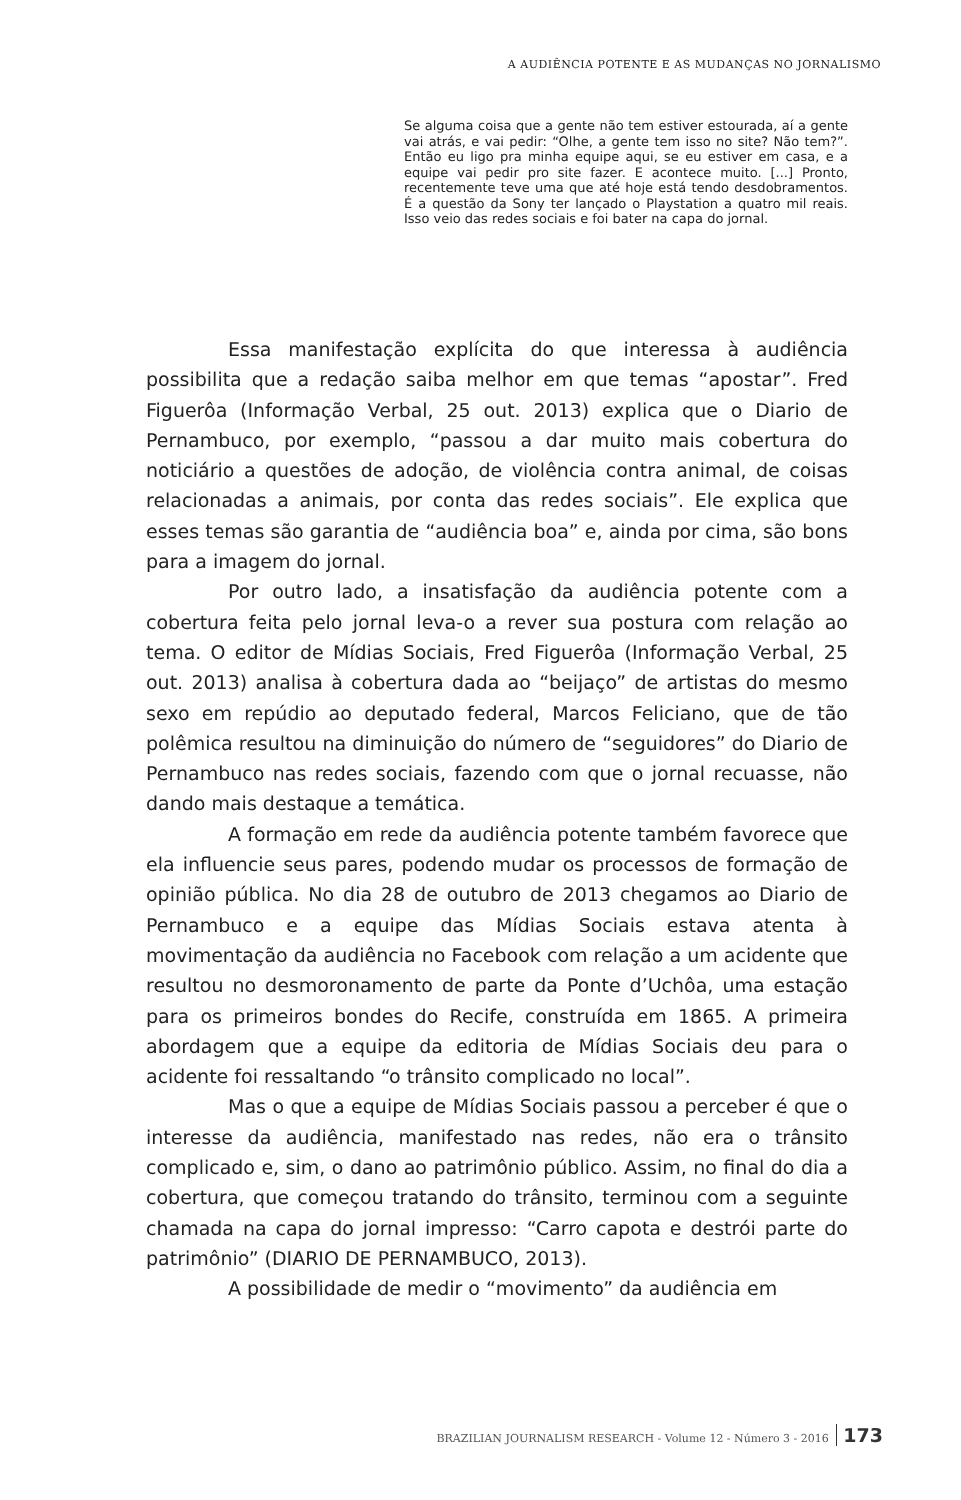A AUDIÊNCIA POTENTE E AS MUDANÇAS NO JORNALISMO
Se alguma coisa que a gente não tem estiver estourada, aí a gente vai atrás, e vai pedir: “Olhe, a gente tem isso no site? Não tem?”. Então eu ligo pra minha equipe aqui, se eu estiver em casa, e a equipe vai pedir pro site fazer. E acontece muito. [...] Pronto, recentemente teve uma que até hoje está tendo desdobramentos. É a questão da Sony ter lançado o Playstation a quatro mil reais. Isso veio das redes sociais e foi bater na capa do jornal.
Essa manifestação explícita do que interessa à audiência possibilita que a redação saiba melhor em que temas “apostar”. Fred Figuerôa (Informação Verbal, 25 out. 2013) explica que o Diario de Pernambuco, por exemplo, “passou a dar muito mais cobertura do noticiário a questões de adoção, de violência contra animal, de coisas relacionadas a animais, por conta das redes sociais”. Ele explica que esses temas são garantia de “audiência boa” e, ainda por cima, são bons para a imagem do jornal.
Por outro lado, a insatisfação da audiência potente com a cobertura feita pelo jornal leva-o a rever sua postura com relação ao tema. O editor de Mídias Sociais, Fred Figuerôa (Informação Verbal, 25 out. 2013) analisa à cobertura dada ao “beijaço” de artistas do mesmo sexo em repúdio ao deputado federal, Marcos Feliciano, que de tão polêmica resultou na diminuição do número de “seguidores” do Diario de Pernambuco nas redes sociais, fazendo com que o jornal recuasse, não dando mais destaque a temática.
A formação em rede da audiência potente também favorece que ela influencie seus pares, podendo mudar os processos de formação de opinião pública. No dia 28 de outubro de 2013 chegamos ao Diario de Pernambuco e a equipe das Mídias Sociais estava atenta à movimentação da audiência no Facebook com relação a um acidente que resultou no desmoronamento de parte da Ponte d’Uchôa, uma estação para os primeiros bondes do Recife, construída em 1865. A primeira abordagem que a equipe da editoria de Mídias Sociais deu para o acidente foi ressaltando “o trânsito complicado no local”.
Mas o que a equipe de Mídias Sociais passou a perceber é que o interesse da audiência, manifestado nas redes, não era o trânsito complicado e, sim, o dano ao patrimônio público. Assim, no final do dia a cobertura, que começou tratando do trânsito, terminou com a seguinte chamada na capa do jornal impresso: “Carro capota e destrói parte do patrimônio” (DIARIO DE PERNAMBUCO, 2013).
A possibilidade de medir o “movimento” da audiência em
BRAZILIAN JOURNALISM RESEARCH - Volume 12 - Número 3 - 2016 173